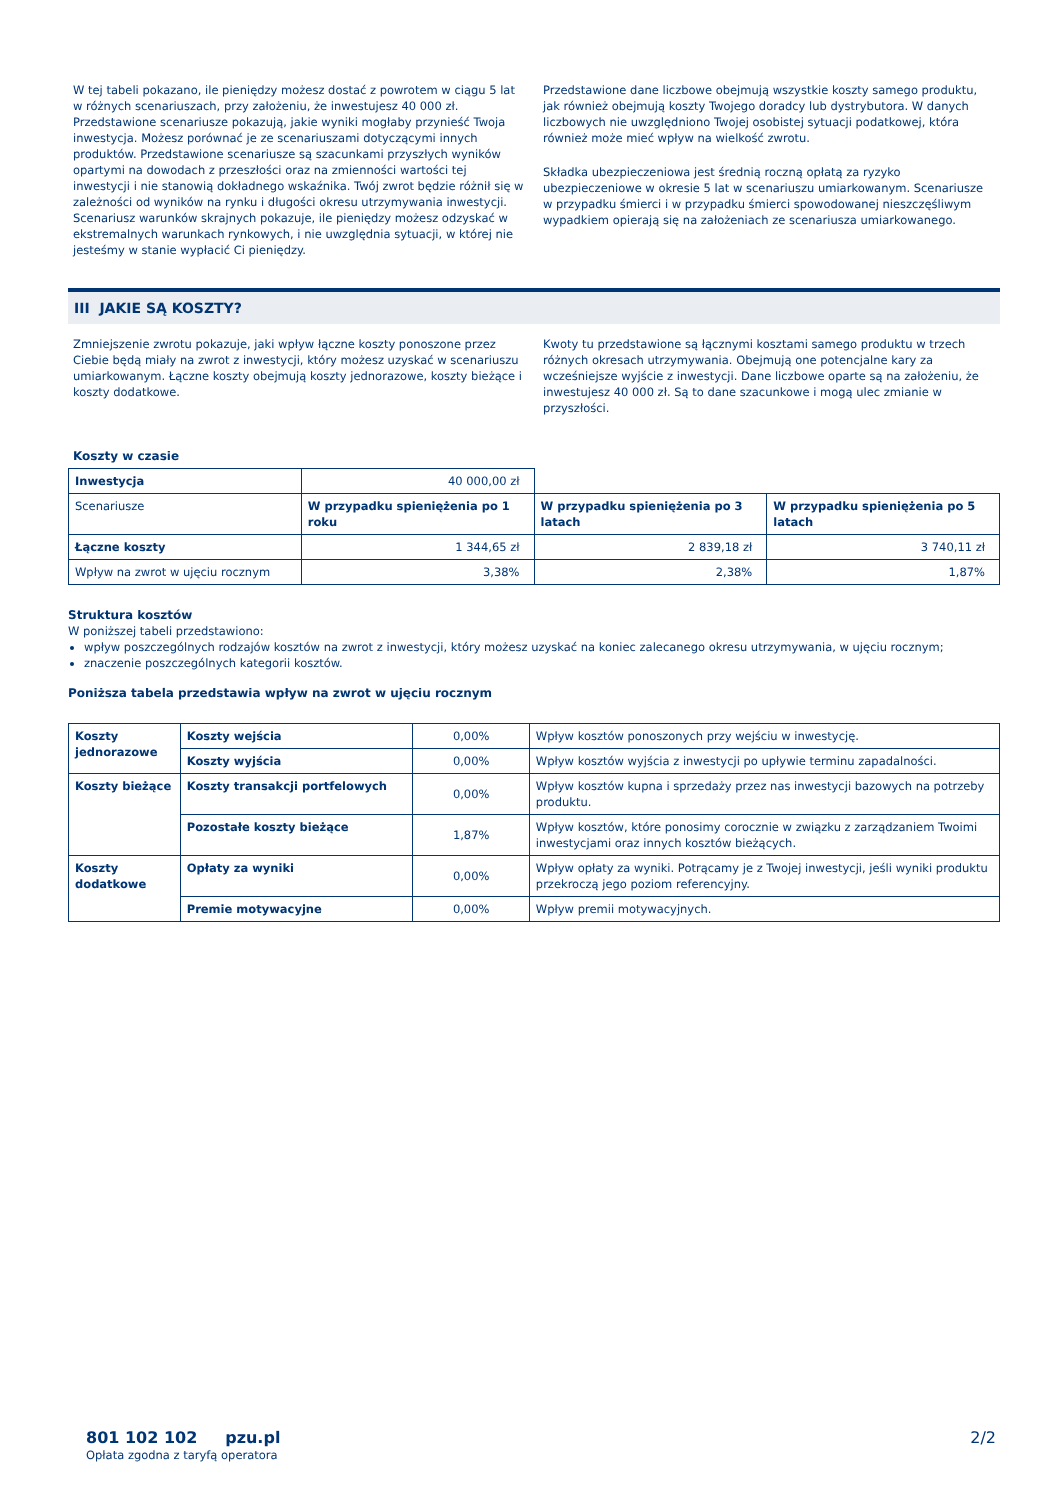W tej tabeli pokazano, ile pieniędzy możesz dostać z powrotem w ciągu 5 lat w różnych scenariuszach, przy założeniu, że inwestujesz 40 000 zł. Przedstawione scenariusze pokazują, jakie wyniki mogłaby przynieść Twoja inwestycja. Możesz porównać je ze scenariuszami dotyczącymi innych produktów. Przedstawione scenariusze są szacunkami przyszłych wyników opartymi na dowodach z przeszłości oraz na zmienności wartości tej inwestycji i nie stanowią dokładnego wskaźnika. Twój zwrot będzie różnił się w zależności od wyników na rynku i długości okresu utrzymywania inwestycji. Scenariusz warunków skrajnych pokazuje, ile pieniędzy możesz odzyskać w ekstremalnych warunkach rynkowych, i nie uwzględnia sytuacji, w której nie jesteśmy w stanie wypłacić Ci pieniędzy.
Przedstawione dane liczbowe obejmują wszystkie koszty samego produktu, jak również obejmują koszty Twojego doradcy lub dystrybutora. W danych liczbowych nie uwzględniono Twojej osobistej sytuacji podatkowej, która również może mieć wpływ na wielkość zwrotu.
Składka ubezpieczeniowa jest średnią roczną opłatą za ryzyko ubezpieczeniowe w okresie 5 lat w scenariuszu umiarkowanym. Scenariusze w przypadku śmierci i w przypadku śmierci spowodowanej nieszczęśliwym wypadkiem opierają się na założeniach ze scenariusza umiarkowanego.
III JAKIE SĄ KOSZTY?
Zmniejszenie zwrotu pokazuje, jaki wpływ łączne koszty ponoszone przez Ciebie będą miały na zwrot z inwestycji, który możesz uzyskać w scenariuszu umiarkowanym. Łączne koszty obejmują koszty jednorazowe, koszty bieżące i koszty dodatkowe.
Kwoty tu przedstawione są łącznymi kosztami samego produktu w trzech różnych okresach utrzymywania. Obejmują one potencjalne kary za wcześniejsze wyjście z inwestycji. Dane liczbowe oparte są na założeniu, że inwestujesz 40 000 zł. Są to dane szacunkowe i mogą ulec zmianie w przyszłości.
Koszty w czasie
| Inwestycja | 40 000,00 zł | | |
| Scenariusze | W przypadku spieniężenia po 1 roku | W przypadku spieniężenia po 3 latach | W przypadku spieniężenia po 5 latach |
| Łączne koszty | 1 344,65 zł | 2 839,18 zł | 3 740,11 zł |
| Wpływ na zwrot w ujęciu rocznym | 3,38% | 2,38% | 1,87% |
Struktura kosztów
W poniższej tabeli przedstawiono:
wpływ poszczególnych rodzajów kosztów na zwrot z inwestycji, który możesz uzyskać na koniec zalecanego okresu utrzymywania, w ujęciu rocznym;
znaczenie poszczególnych kategorii kosztów.
Poniższa tabela przedstawia wpływ na zwrot w ujęciu rocznym
| Koszty jednorazowe | Koszty wejścia | 0,00% | Wpływ kosztów ponoszonych przy wejściu w inwestycję. |
| | Koszty wyjścia | 0,00% | Wpływ kosztów wyjścia z inwestycji po upływie terminu zapadalności. |
| Koszty bieżące | Koszty transakcji portfelowych | 0,00% | Wpływ kosztów kupna i sprzedaży przez nas inwestycji bazowych na potrzeby produktu. |
| | Pozostałe koszty bieżące | 1,87% | Wpływ kosztów, które ponosimy corocznie w związku z zarządzaniem Twoimi inwestycjami oraz innych kosztów bieżących. |
| Koszty dodatkowe | Opłaty za wyniki | 0,00% | Wpływ opłaty za wyniki. Potrącamy je z Twojej inwestycji, jeśli wyniki produktu przekroczą jego poziom referencyjny. |
| | Premie motywacyjne | 0,00% | Wpływ premii motywacyjnych. |
801 102 102 pzu.pl
Opłata zgodna z taryfą operatora
2/2